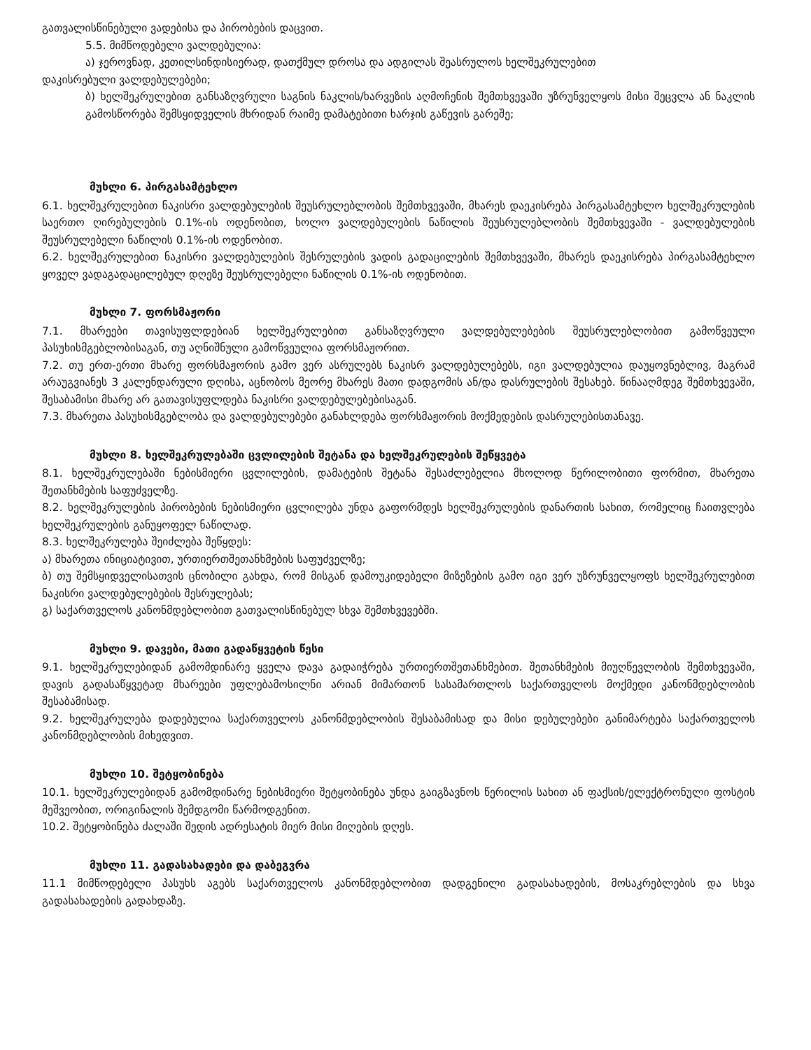გათვალისწინებული ვადებისა და პირობების დაცვით.
5.5. მიმწოდებელი ვალდებულია:
ა) ჯეროვნად, კეთილსინდისიერად, დათქმულ დროსა და ადგილას შეასრულოს ხელშეკრულებით
დაკისრებული ვალდებულებები;
ბ) ხელშეკრულებით განსაზღვრული საგნის ნაკლის/ხარვეზის აღმოჩენის შემთხვევაში უზრუნველყოს მისი შეცვლა ან ნაკლის გამოსწორება შემსყიდველის მხრიდან რაიმე დამატებითი ხარჯის გაწევის გარეშე;
მუხლი 6. პირგასამტეხლო
6.1. ხელშეკრულებით ნაკისრი ვალდებულების შეუსრულებლობის შემთხვევაში, მხარეს დაეკისრება პირგასამტეხლო ხელშეკრულების საერთო ღირებულების 0.1%-ის ოდენობით, ხოლო ვალდებულების ნაწილის შეუსრულებლობის შემთხვევაში - ვალდებულების შეუსრულებელი ნაწილის 0.1%-ის ოდენობით.
6.2. ხელშეკრულებით ნაკისრი ვალდებულების შესრულების ვადის გადაცილების შემთხვევაში, მხარეს დაეკისრება პირგასამტეხლო ყოველ ვადაგადაცილებულ დღეზე შეუსრულებელი ნაწილის 0.1%-ის ოდენობით.
მუხლი 7. ფორსმაჟორი
7.1. მხარეები თავისუფლდებიან ხელშეკრულებით განსაზღვრული ვალდებულებების შეუსრულებლობით გამოწვეული პასუხისმგებლობისაგან, თუ აღნიშნული გამოწვეულია ფორსმაჟორით.
7.2. თუ ერთ-ერთი მხარე ფორსმაჟორის გამო ვერ ასრულებს ნაკისრ ვალდებულებებს, იგი ვალდებულია დაუყოვნებლივ, მაგრამ არაუგვიანეს 3 კალენდარული დღისა, აცნობოს მეორე მხარეს მათი დადგომის ან/და დასრულების შესახებ. წინააღმდეგ შემთხვევაში, შესაბამისი მხარე არ გათავისუფლდება ნაკისრი ვალდებულებებისაგან.
7.3. მხარეთა პასუხისმგებლობა და ვალდებულებები განახლდება ფორსმაჟორის მოქმედების დასრულებისთანავე.
მუხლი 8. ხელშეკრულებაში ცვლილების შეტანა და ხელშეკრულების შეწყვეტა
8.1. ხელშეკრულებაში ნებისმიერი ცვლილების, დამატების შეტანა შესაძლებელია მხოლოდ წერილობითი ფორმით, მხარეთა შეთანხმების საფუძველზე.
8.2. ხელშეკრულების პირობების ნებისმიერი ცვლილება უნდა გაფორმდეს ხელშეკრულების დანართის სახით, რომელიც ჩაითვლება ხელშეკრულების განუყოფელ ნაწილად.
8.3. ხელშეკრულება შეიძლება შეწყდეს:
ა) მხარეთა ინიციატივით, ურთიერთშეთანხმების საფუძველზე;
ბ) თუ შემსყიდველისათვის ცნობილი გახდა, რომ მისგან დამოუკიდებელი მიზეზების გამო იგი ვერ უზრუნველყოფს ხელშეკრულებით ნაკისრი ვალდებულებების შესრულებას;
გ) საქართველოს კანონმდებლობით გათვალისწინებულ სხვა შემთხვევებში.
მუხლი 9. დავები, მათი გადაწყვეტის წესი
9.1. ხელშეკრულებიდან გამომდინარე ყველა დავა გადაიჭრება ურთიერთშეთანხმებით. შეთანხმების მიუღწევლობის შემთხვევაში, დავის გადასაწყვეტად მხარეები უფლებამოსილნი არიან მიმართონ სასამართლოს საქართველოს მოქმედი კანონმდებლობის შესაბამისად.
9.2. ხელშეკრულება დადებულია საქართველოს კანონმდებლობის შესაბამისად და მისი დებულებები განიმარტება საქართველოს კანონმდებლობის მიხედვით.
მუხლი 10. შეტყობინება
10.1. ხელშეკრულებიდან გამომდინარე ნებისმიერი შეტყობინება უნდა გაიგზავნოს წერილის სახით ან ფაქსის/ელექტრონული ფოსტის მეშვეობით, ორიგინალის შემდგომი წარმოდგენით.
10.2. შეტყობინება ძალაში შედის ადრესატის მიერ მისი მიღების დღეს.
მუხლი 11. გადასახადები და დაბეგვრა
11.1 მიმწოდებელი პასუხს აგებს საქართველოს კანონმდებლობით დადგენილი გადასახადების, მოსაკრებლების და სხვა გადასახადების გადახდაზე.